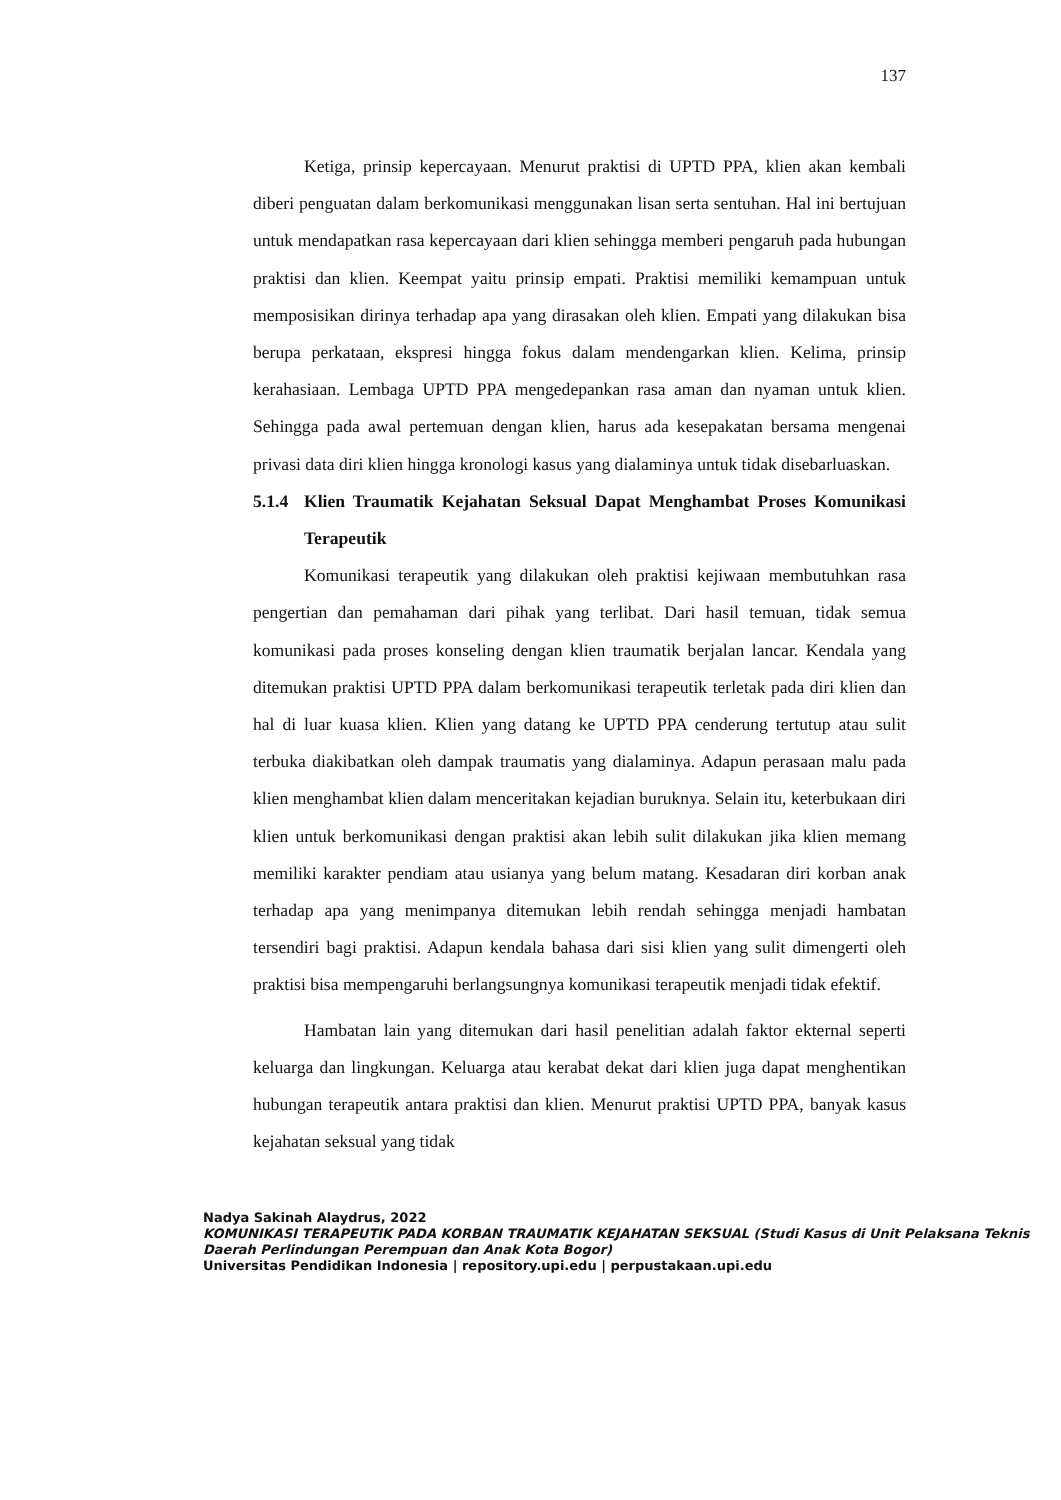137
Ketiga, prinsip kepercayaan. Menurut praktisi di UPTD PPA, klien akan kembali diberi penguatan dalam berkomunikasi menggunakan lisan serta sentuhan. Hal ini bertujuan untuk mendapatkan rasa kepercayaan dari klien sehingga memberi pengaruh pada hubungan praktisi dan klien. Keempat yaitu prinsip empati. Praktisi memiliki kemampuan untuk memposisikan dirinya terhadap apa yang dirasakan oleh klien. Empati yang dilakukan bisa berupa perkataan, ekspresi hingga fokus dalam mendengarkan klien. Kelima, prinsip kerahasiaan. Lembaga UPTD PPA mengedepankan rasa aman dan nyaman untuk klien. Sehingga pada awal pertemuan dengan klien, harus ada kesepakatan bersama mengenai privasi data diri klien hingga kronologi kasus yang dialaminya untuk tidak disebarluaskan.
5.1.4 Klien Traumatik Kejahatan Seksual Dapat Menghambat Proses Komunikasi Terapeutik
Komunikasi terapeutik yang dilakukan oleh praktisi kejiwaan membutuhkan rasa pengertian dan pemahaman dari pihak yang terlibat. Dari hasil temuan, tidak semua komunikasi pada proses konseling dengan klien traumatik berjalan lancar. Kendala yang ditemukan praktisi UPTD PPA dalam berkomunikasi terapeutik terletak pada diri klien dan hal di luar kuasa klien. Klien yang datang ke UPTD PPA cenderung tertutup atau sulit terbuka diakibatkan oleh dampak traumatis yang dialaminya. Adapun perasaan malu pada klien menghambat klien dalam menceritakan kejadian buruknya. Selain itu, keterbukaan diri klien untuk berkomunikasi dengan praktisi akan lebih sulit dilakukan jika klien memang memiliki karakter pendiam atau usianya yang belum matang. Kesadaran diri korban anak terhadap apa yang menimpanya ditemukan lebih rendah sehingga menjadi hambatan tersendiri bagi praktisi. Adapun kendala bahasa dari sisi klien yang sulit dimengerti oleh praktisi bisa mempengaruhi berlangsungnya komunikasi terapeutik menjadi tidak efektif.
Hambatan lain yang ditemukan dari hasil penelitian adalah faktor ekternal seperti keluarga dan lingkungan. Keluarga atau kerabat dekat dari klien juga dapat menghentikan hubungan terapeutik antara praktisi dan klien. Menurut praktisi UPTD PPA, banyak kasus kejahatan seksual yang tidak
Nadya Sakinah Alaydrus, 2022
KOMUNIKASI TERAPEUTIK PADA KORBAN TRAUMATIK KEJAHATAN SEKSUAL (Studi Kasus di Unit Pelaksana Teknis Daerah Perlindungan Perempuan dan Anak Kota Bogor)
Universitas Pendidikan Indonesia | repository.upi.edu | perpustakaan.upi.edu